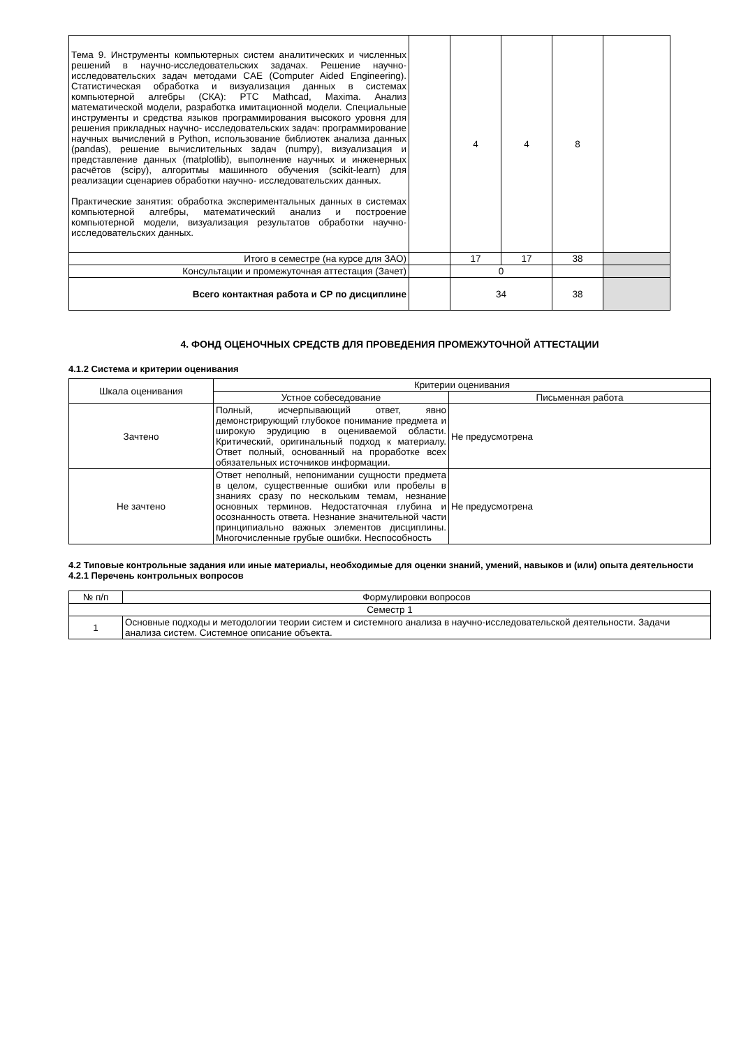| Тема 9. Инструменты компьютерных систем аналитических и численных решений в научно-исследовательских задачах. Решение научно-исследовательских задач методами CAE (Computer Aided Engineering). Статистическая обработка и визуализация данных в системах компьютерной алгебры (СКА): PTC Mathcad, Maxima. Анализ математической модели, разработка имитационной модели. Специальные инструменты и средства языков программирования высокого уровня для решения прикладных научно- исследовательских задач: программирование научных вычислений в Python, использование библиотек анализа данных (pandas), решение вычислительных задач (numpy), визуализация и представление данных (matplotlib), выполнение научных и инженерных расчётов (scipy), алгоритмы машинного обучения (scikit-learn) для реализации сценариев обработки научно- исследовательских данных. Практические занятия: обработка экспериментальных данных в системах компьютерной алгебры, математический анализ и построение компьютерной модели, визуализация результатов обработки научно-исследовательских данных. | | 4 | 4 | 8 | |
| Итого в семестре (на курсе для ЗАО) | | 17 | 17 | 38 | |
| Консультации и промежуточная аттестация (Зачет) | | 0 | | | |
| Всего контактная работа и СР по дисциплине | | 34 | | 38 | |
4. ФОНД ОЦЕНОЧНЫХ СРЕДСТВ ДЛЯ ПРОВЕДЕНИЯ ПРОМЕЖУТОЧНОЙ АТТЕСТАЦИИ
4.1.2 Система и критерии оценивания
| Шкала оценивания | Критерии оценивания | |
| | Устное собеседование | Письменная работа |
| Зачтено | Полный, исчерпывающий ответ, явно демонстрирующий глубокое понимание предмета и широкую эрудицию в оцениваемой области. Критический, оригинальный подход к материалу. Ответ полный, основанный на проработке всех обязательных источников информации. | Не предусмотрена |
| Не зачтено | Ответ неполный, непонимании сущности предмета в целом, существенные ошибки или пробелы в знаниях сразу по нескольким темам, незнание основных терминов. Недостаточная глубина и осознанность ответа. Незнание значительной части принципиально важных элементов дисциплины. Многочисленные грубые ошибки. Неспособность | Не предусмотрена |
4.2 Типовые контрольные задания или иные материалы, необходимые для оценки знаний, умений, навыков и (или) опыта деятельности
4.2.1 Перечень контрольных вопросов
| № п/п | Формулировки вопросов |
| Семестр 1 | |
| 1 | Основные подходы и методологии теории систем и системного анализа в научно-исследовательской деятельности. Задачи анализа систем. Системное описание объекта. |